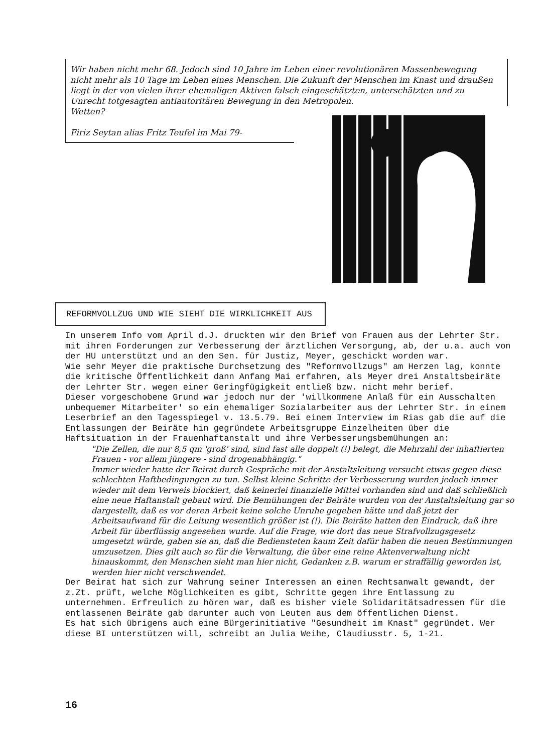Wir haben nicht mehr 68. Jedoch sind 10 Jahre im Leben einer revolutionären Massenbewegung nicht mehr als 10 Tage im Leben eines Menschen. Die Zukunft der Menschen im Knast und draußen liegt in der von vielen ihrer ehemaligen Aktiven falsch eingeschätzten, unterschätzten und zu Unrecht totgesagten antiautoritären Bewegung in den Metropolen.
Wetten?
Firiz Seytan alias Fritz Teufel im Mai 79-
REFORMVOLLZUG UND WIE SIEHT DIE WIRKLICHKEIT AUS
In unserem Info vom April d.J. druckten wir den Brief von Frauen aus der Lehrter Str. mit ihren Forderungen zur Verbesserung der ärztlichen Versorgung, ab, der u.a. auch von der HU unterstützt und an den Sen. für Justiz, Meyer, geschickt worden war.
Wie sehr Meyer die praktische Durchsetzung des "Reformvollzugs" am Herzen lag, konnte die kritische Öffentlichkeit dann Anfang Mai erfahren, als Meyer drei Anstaltsbeiräte der Lehrter Str. wegen einer Geringfügigkeit entließ bzw. nicht mehr berief.
Dieser vorgeschobene Grund war jedoch nur der 'willkommene Anlaß für ein Ausschalten unbequemer Mitarbeiter' so ein ehemaliger Sozialarbeiter aus der Lehrter Str. in einem Leserbrief an den Tagesspiegel v. 13.5.79. Bei einem Interview im Rias gab die auf die Entlassungen der Beiräte hin gegründete Arbeitsgruppe Einzelheiten über die Haftsituation in der Frauenhaftanstalt und ihre Verbesserungsbemühungen an:
"Die Zellen, die nur 8,5 qm 'groß' sind, sind fast alle doppelt (!) belegt, die Mehrzahl der inhaftierten Frauen - vor allem jüngere - sind drogenabhängig."
Immer wieder hatte der Beirat durch Gespräche mit der Anstaltsleitung versucht etwas gegen diese schlechten Haftbedingungen zu tun. Selbst kleine Schritte der Verbesserung wurden jedoch immer wieder mit dem Verweis blockiert, daß keinerlei finanzielle Mittel vorhanden sind und daß schließlich eine neue Haftanstalt gebaut wird. Die Bemühungen der Beiräte wurden von der Anstaltsleitung gar so dargestellt, daß es vor deren Arbeit keine solche Unruhe gegeben hätte und daß jetzt der Arbeitsaufwand für die Leitung wesentlich größer ist (!). Die Beiräte hatten den Eindruck, daß ihre Arbeit für überflüssig angesehen wurde. Auf die Frage, wie dort das neue Strafvollzugsgesetz umgesetzt würde, gaben sie an, daß die Bediensteten kaum Zeit dafür haben die neuen Bestimmungen umzusetzen. Dies gilt auch so für die Verwaltung, die über eine reine Aktenverwaltung nicht hinauskommt, den Menschen sieht man hier nicht, Gedanken z.B. warum er straffällig geworden ist, werden hier nicht verschwendet.
Der Beirat hat sich zur Wahrung seiner Interessen an einen Rechtsanwalt gewandt, der z.Zt. prüft, welche Möglichkeiten es gibt, Schritte gegen ihre Entlassung zu unternehmen. Erfreulich zu hören war, daß es bisher viele Solidaritätsadressen für die entlassenen Beiräte gab darunter auch von Leuten aus dem öffentlichen Dienst.
Es hat sich übrigens auch eine Bürgerinitiative "Gesundheit im Knast" gegründet. Wer diese BI unterstützen will, schreibt an Julia Weihe, Claudiusstr. 5, 1-21.
16